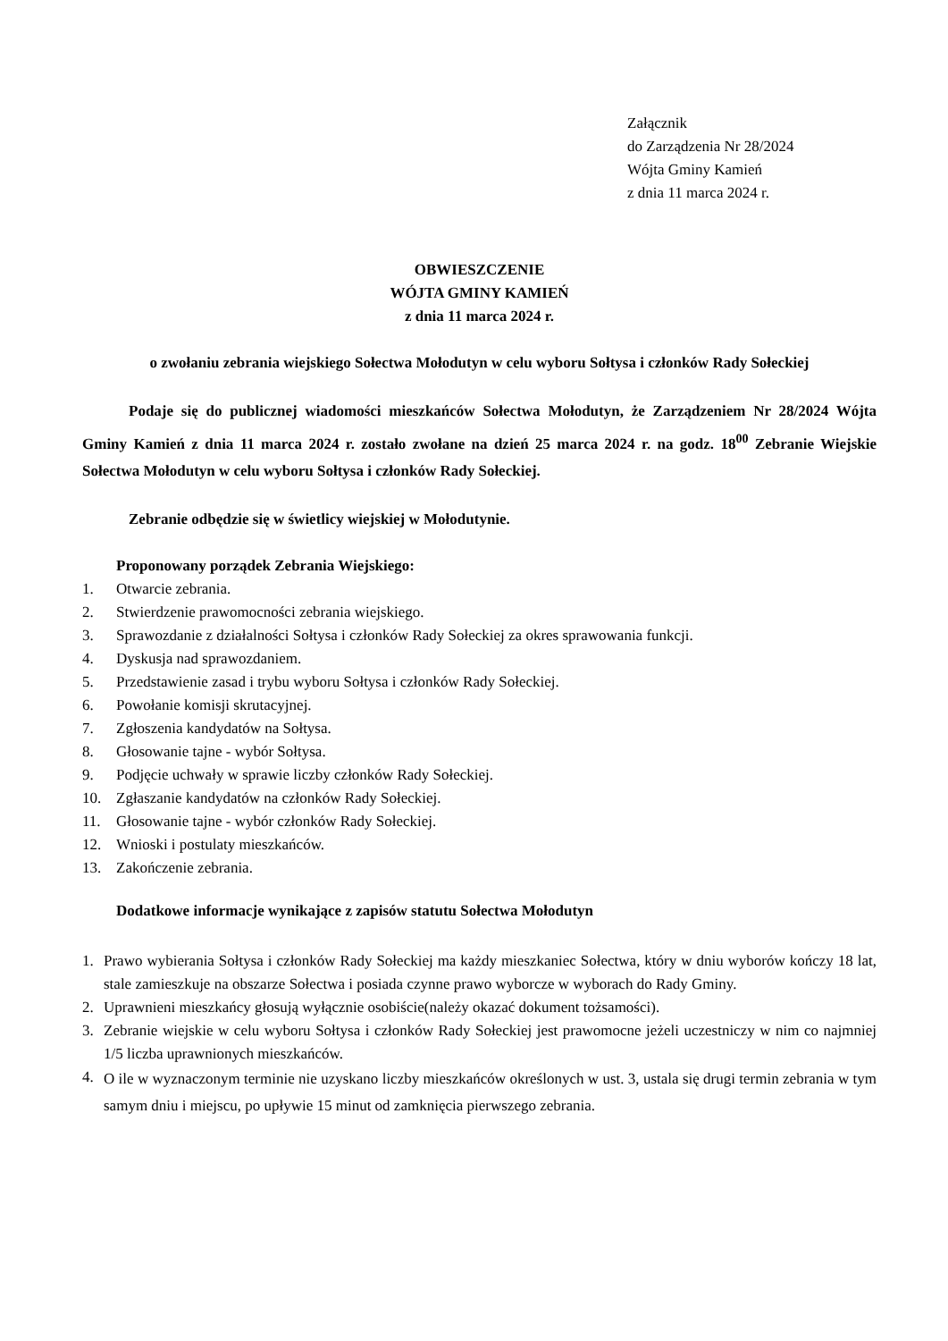Załącznik
do Zarządzenia Nr 28/2024
Wójta Gminy Kamień
z dnia 11 marca 2024 r.
OBWIESZCZENIE
WÓJTA GMINY KAMIEŃ
z dnia 11 marca 2024 r.
o zwołaniu zebrania wiejskiego Sołectwa Mołodutyn w celu wyboru Sołtysa i członków Rady Sołeckiej
Podaje się do publicznej wiadomości mieszkańców Sołectwa Mołodutyn, że Zarządzeniem Nr 28/2024 Wójta Gminy Kamień z dnia 11 marca 2024 r. zostało zwołane na dzień 25 marca 2024 r. na godz. 18<sup>00</sup> Zebranie Wiejskie Sołectwa Mołodutyn w celu wyboru Sołtysa i członków Rady Sołeckiej.
Zebranie odbędzie się w świetlicy wiejskiej w Mołodutynie.
Proponowany porządek Zebrania Wiejskiego:
1. Otwarcie zebrania.
2. Stwierdzenie prawomocności zebrania wiejskiego.
3. Sprawozdanie z działalności Sołtysa i członków Rady Sołeckiej za okres sprawowania funkcji.
4. Dyskusja nad sprawozdaniem.
5. Przedstawienie zasad i trybu wyboru Sołtysa i członków Rady Sołeckiej.
6. Powołanie komisji skrutacyjnej.
7. Zgłoszenia kandydatów na Sołtysa.
8. Głosowanie tajne - wybór Sołtysa.
9. Podjęcie uchwały w sprawie liczby członków Rady Sołeckiej.
10. Zgłaszanie kandydatów na członków Rady Sołeckiej.
11. Głosowanie tajne - wybór członków Rady Sołeckiej.
12. Wnioski i postulaty mieszkańców.
13. Zakończenie zebrania.
Dodatkowe informacje wynikające z zapisów statutu Sołectwa Mołodutyn
1. Prawo wybierania Sołtysa i członków Rady Sołeckiej ma każdy mieszkaniec Sołectwa, który w dniu wyborów kończy 18 lat, stale zamieszkuje na obszarze Sołectwa i posiada czynne prawo wyborcze w wyborach do Rady Gminy.
2. Uprawnieni mieszkańcy głosują wyłącznie osobiście(należy okazać dokument tożsamości).
3. Zebranie wiejskie w celu wyboru Sołtysa i członków Rady Sołeckiej jest prawomocne jeżeli uczestniczy w nim co najmniej 1/5 liczba uprawnionych mieszkańców.
4.
O ile w wyznaczonym terminie nie uzyskano liczby mieszkańców określonych w ust. 3, ustala się drugi termin zebrania w tym samym dniu i miejscu, po upływie 15 minut od zamknięcia pierwszego zebrania.